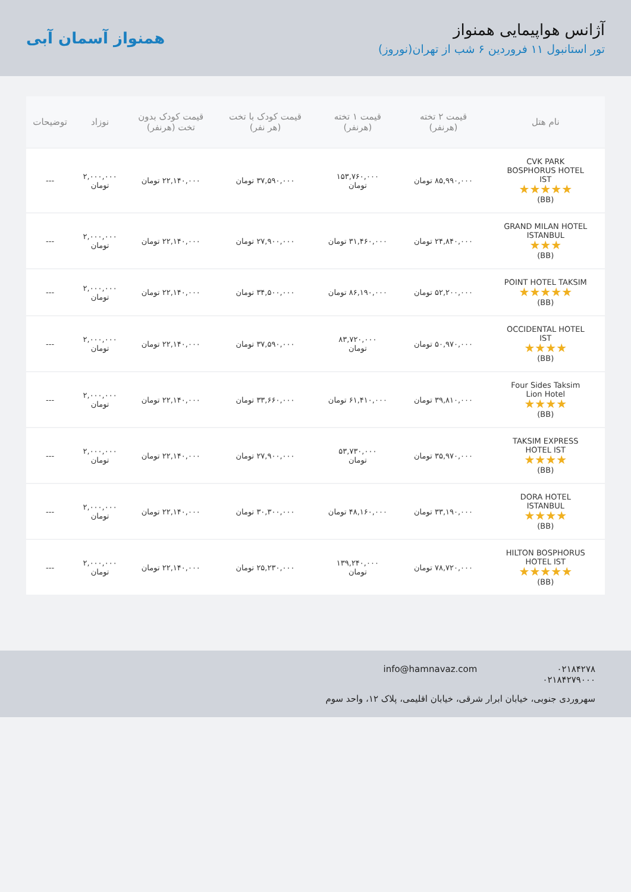آژانس هواپیمایی همنواز
تور استانبول ۱۱ فروردین ۶ شب از تهران(نوروز)
همنواز آسمان آبی
| نام هتل | قیمت ۲ تخته (هرنفر) | قیمت ۱ تخته (هرنفر) | قیمت کودک با تخت (هر نفر) | قیمت کودک بدون تخت (هرنفر) | نوزاد | توضیحات |
| --- | --- | --- | --- | --- | --- | --- |
| CVK PARK BOSPHORUS HOTEL IST ★★★★★ (BB) | ۸۵,۹۹۰,۰۰۰ تومان | ۱۵۳,۷۶۰,۰۰۰ تومان | ۳۷,۵۹۰,۰۰۰ تومان | ۲۲,۱۴۰,۰۰۰ تومان | ۲,۰۰۰,۰۰۰ تومان | --- |
| GRAND MILAN HOTEL ISTANBUL ★★★ (BB) | ۲۴,۸۴۰,۰۰۰ تومان | ۳۱,۴۶۰,۰۰۰ تومان | ۲۷,۹۰۰,۰۰۰ تومان | ۲۲,۱۴۰,۰۰۰ تومان | ۲,۰۰۰,۰۰۰ تومان | --- |
| POINT HOTEL TAKSIM ★★★★★ (BB) | ۵۲,۲۰۰,۰۰۰ تومان | ۸۶,۱۹۰,۰۰۰ تومان | ۳۴,۵۰۰,۰۰۰ تومان | ۲۲,۱۴۰,۰۰۰ تومان | ۲,۰۰۰,۰۰۰ تومان | --- |
| OCCIDENTAL HOTEL IST ★★★★ (BB) | ۵۰,۹۷۰,۰۰۰ تومان | ۸۳,۷۲۰,۰۰۰ تومان | ۳۷,۵۹۰,۰۰۰ تومان | ۲۲,۱۴۰,۰۰۰ تومان | ۲,۰۰۰,۰۰۰ تومان | --- |
| Four Sides Taksim Lion Hotel ★★★★ (BB) | ۳۹,۸۱۰,۰۰۰ تومان | ۶۱,۴۱۰,۰۰۰ تومان | ۳۳,۶۶۰,۰۰۰ تومان | ۲۲,۱۴۰,۰۰۰ تومان | ۲,۰۰۰,۰۰۰ تومان | --- |
| TAKSIM EXPRESS HOTEL IST ★★★★ (BB) | ۳۵,۹۷۰,۰۰۰ تومان | ۵۳,۷۳۰,۰۰۰ تومان | ۲۷,۹۰۰,۰۰۰ تومان | ۲۲,۱۴۰,۰۰۰ تومان | ۲,۰۰۰,۰۰۰ تومان | --- |
| DORA HOTEL ISTANBUL ★★★★ (BB) | ۳۳,۱۹۰,۰۰۰ تومان | ۴۸,۱۶۰,۰۰۰ تومان | ۳۰,۳۰۰,۰۰۰ تومان | ۲۲,۱۴۰,۰۰۰ تومان | ۲,۰۰۰,۰۰۰ تومان | --- |
| HILTON BOSPHORUS HOTEL IST ★★★★★ (BB) | ۷۸,۷۲۰,۰۰۰ تومان | ۱۳۹,۲۴۰,۰۰۰ تومان | ۲۵,۲۳۰,۰۰۰ تومان | ۲۲,۱۴۰,۰۰۰ تومان | ۲,۰۰۰,۰۰۰ تومان | --- |
۰۲۱۸۴۲۷۸
۰۲۱۸۴۲۷۹۰۰۰
info@hamnavaz.com
سهروردی جنوبی، خیابان ابرار شرقی، خیابان اقلیمی، پلاک ۱۲، واحد سوم